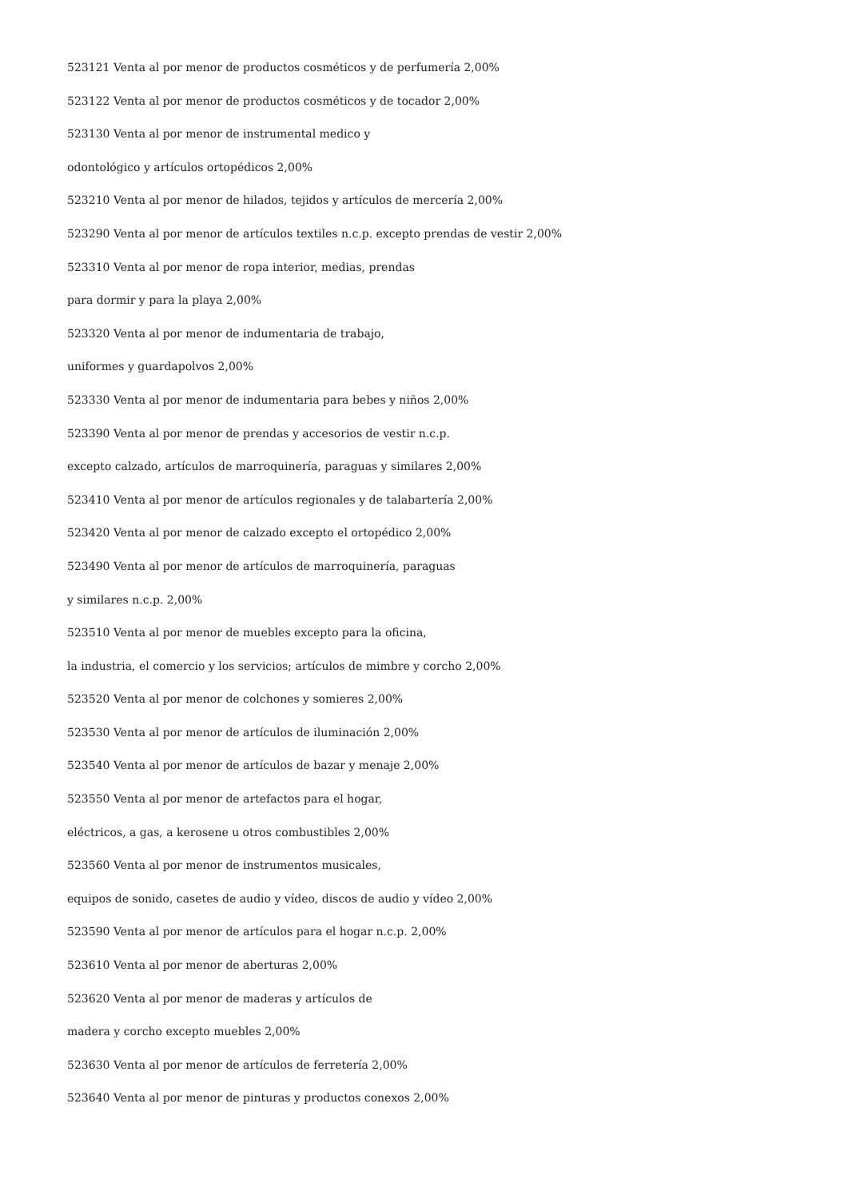523121 Venta al por menor de productos cosméticos y de perfumería 2,00%
523122 Venta al por menor de productos cosméticos y de tocador 2,00%
523130 Venta al por menor de instrumental medico y
odontológico y artículos ortopédicos 2,00%
523210 Venta al por menor de hilados, tejidos y artículos de mercería 2,00%
523290 Venta al por menor de artículos textiles n.c.p. excepto prendas de vestir 2,00%
523310 Venta al por menor de ropa interior, medias, prendas
para dormir y para la playa 2,00%
523320 Venta al por menor de indumentaria de trabajo,
uniformes y guardapolvos 2,00%
523330 Venta al por menor de indumentaria para bebes y niños 2,00%
523390 Venta al por menor de prendas y accesorios de vestir n.c.p.
excepto calzado, artículos de marroquinería, paraguas y similares 2,00%
523410 Venta al por menor de artículos regionales y de talabartería 2,00%
523420 Venta al por menor de calzado excepto el ortopédico 2,00%
523490 Venta al por menor de artículos de marroquinería, paraguas
y similares n.c.p. 2,00%
523510 Venta al por menor de muebles excepto para la oficina,
la industria, el comercio y los servicios; artículos de mimbre y corcho 2,00%
523520 Venta al por menor de colchones y somieres 2,00%
523530 Venta al por menor de artículos de iluminación 2,00%
523540 Venta al por menor de artículos de bazar y menaje 2,00%
523550 Venta al por menor de artefactos para el hogar,
eléctricos, a gas, a kerosene u otros combustibles 2,00%
523560 Venta al por menor de instrumentos musicales,
equipos de sonido, casetes de audio y vídeo, discos de audio y vídeo 2,00%
523590 Venta al por menor de artículos para el hogar n.c.p. 2,00%
523610 Venta al por menor de aberturas 2,00%
523620 Venta al por menor de maderas y artículos de
madera y corcho excepto muebles 2,00%
523630 Venta al por menor de artículos de ferretería 2,00%
523640 Venta al por menor de pinturas y productos conexos 2,00%